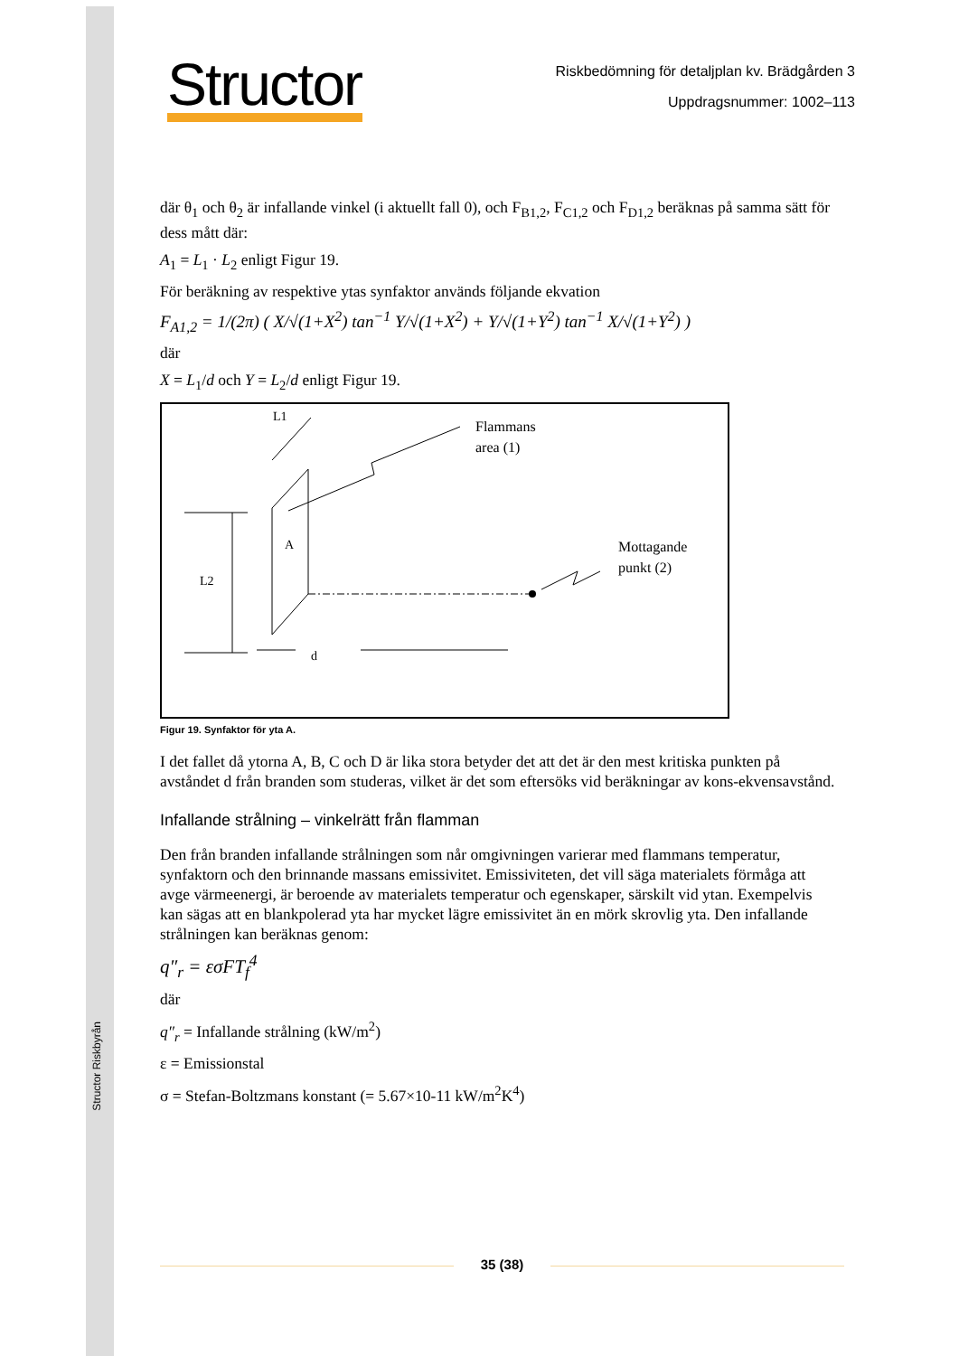Structor Riskbyrån
Structor
Riskbedömning för detaljplan kv. Brädgården 3
Uppdragsnummer: 1002–113
där θ<sub>1</sub> och θ<sub>2</sub> är infallande vinkel (i aktuellt fall 0), och F<sub>B1,2</sub>, F<sub>C1,2</sub> och F<sub>D1,2</sub> beräknas på samma sätt för dess mått där:
A<sub>1</sub> = L<sub>1</sub> · L<sub>2</sub> enligt Figur 19.
För beräkning av respektive ytas synfaktor används följande ekvation
F<sub>A1,2</sub> = 1/(2π) ( X/√(1+X<sup>2</sup>) tan<sup>−1</sup> Y/√(1+X<sup>2</sup>) + Y/√(1+Y<sup>2</sup>) tan<sup>−1</sup> X/√(1+Y<sup>2</sup>) )
där
X = L<sub>1</sub>/d och Y = L<sub>2</sub>/d enligt Figur 19.
L1
Flammans
area (1)
A
L2
Mottagande
punkt (2)
d
Figur 19. Synfaktor för yta A.
I det fallet då ytorna A, B, C och D är lika stora betyder det att det är den mest kritiska punkten på avståndet d från branden som studeras, vilket är det som eftersöks vid beräkningar av kons-ekvensavstånd.
Infallande strålning – vinkelrätt från flamman
Den från branden infallande strålningen som når omgivningen varierar med flammans temperatur, synfaktorn och den brinnande massans emissivitet. Emissiviteten, det vill säga materialets förmåga att avge värmeenergi, är beroende av materialets temperatur och egenskaper, särskilt vid ytan. Exempelvis kan sägas att en blankpolerad yta har mycket lägre emissivitet än en mörk skrovlig yta. Den infallande strålningen kan beräknas genom:
q″<sub>r</sub> = εσFT<sub>f</sub><sup>4</sup>
där
q″<sub>r</sub> = Infallande strålning (kW/m<sup>2</sup>)
ε = Emissionstal
σ = Stefan-Boltzmans konstant (= 5.67×10-11 kW/m<sup>2</sup>K<sup>4</sup>)
35 (38)